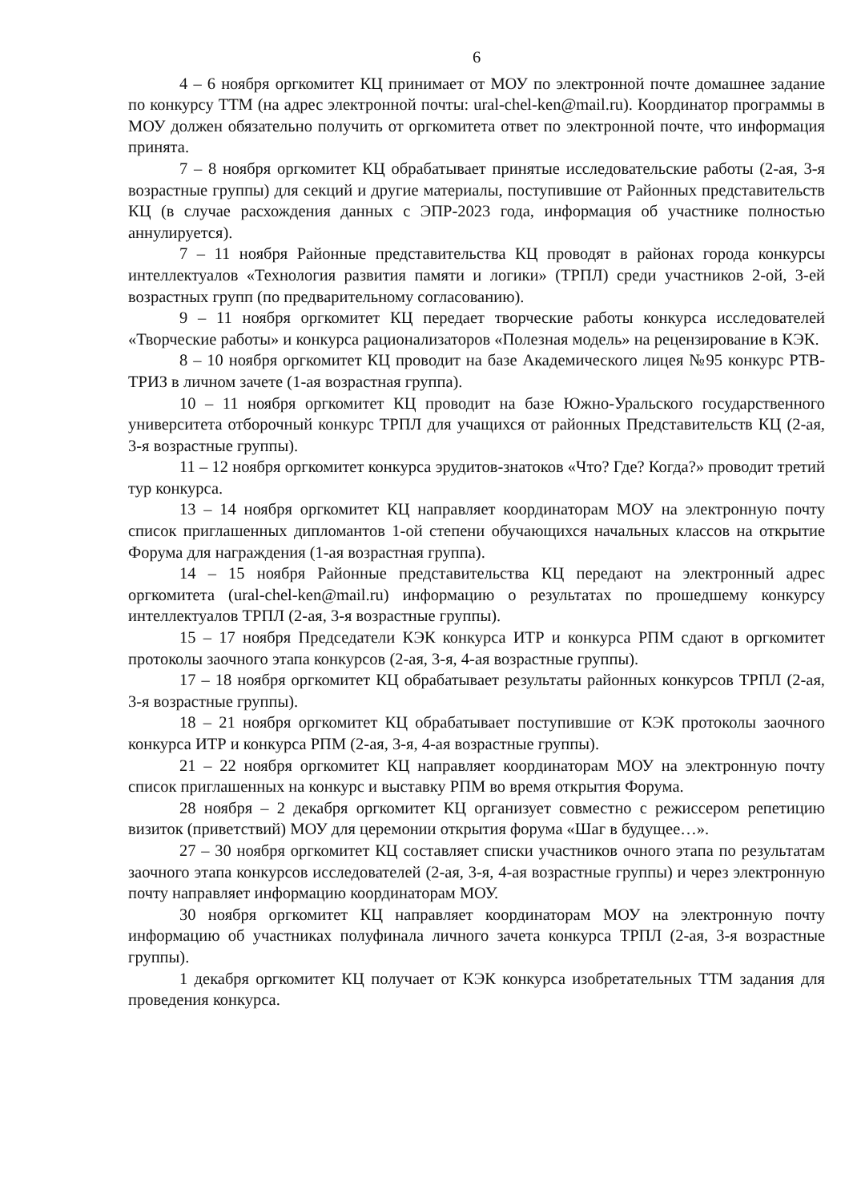6
4 – 6 ноября оргкомитет КЦ принимает от МОУ по электронной почте домашнее задание по конкурсу ТТМ (на адрес электронной почты: ural-chel-ken@mail.ru). Координатор программы в МОУ должен обязательно получить от оргкомитета ответ по электронной почте, что информация принята.
7 – 8 ноября оргкомитет КЦ обрабатывает принятые исследовательские работы (2-ая, 3-я возрастные группы) для секций и другие материалы, поступившие от Районных представительств КЦ (в случае расхождения данных с ЭПР-2023 года, информация об участнике полностью аннулируется).
7 – 11 ноября Районные представительства КЦ проводят в районах города конкурсы интеллектуалов «Технология развития памяти и логики» (ТРПЛ) среди участников 2-ой, 3-ей возрастных групп (по предварительному согласованию).
9 – 11 ноября оргкомитет КЦ передает творческие работы конкурса исследователей «Творческие работы» и конкурса рационализаторов «Полезная модель» на рецензирование в КЭК.
8 – 10 ноября оргкомитет КЦ проводит на базе Академического лицея №95 конкурс РТВ-ТРИЗ в личном зачете (1-ая возрастная группа).
10 – 11 ноября оргкомитет КЦ проводит на базе Южно-Уральского государственного университета отборочный конкурс ТРПЛ для учащихся от районных Представительств КЦ (2-ая, 3-я возрастные группы).
11 – 12 ноября оргкомитет конкурса эрудитов-знатоков «Что? Где? Когда?» проводит третий тур конкурса.
13 – 14 ноября оргкомитет КЦ направляет координаторам МОУ на электронную почту список приглашенных дипломантов 1-ой степени обучающихся начальных классов на открытие Форума для награждения (1-ая возрастная группа).
14 – 15 ноября Районные представительства КЦ передают на электронный адрес оргкомитета (ural-chel-ken@mail.ru) информацию о результатах по прошедшему конкурсу интеллектуалов ТРПЛ (2-ая, 3-я возрастные группы).
15 – 17 ноября Председатели КЭК конкурса ИТР и конкурса РПМ сдают в оргкомитет протоколы заочного этапа конкурсов (2-ая, 3-я, 4-ая возрастные группы).
17 – 18 ноября оргкомитет КЦ обрабатывает результаты районных конкурсов ТРПЛ (2-ая, 3-я возрастные группы).
18 – 21 ноября оргкомитет КЦ обрабатывает поступившие от КЭК протоколы заочного конкурса ИТР и конкурса РПМ (2-ая, 3-я, 4-ая возрастные группы).
21 – 22 ноября оргкомитет КЦ направляет координаторам МОУ на электронную почту список приглашенных на конкурс и выставку РПМ во время открытия Форума.
28 ноября – 2 декабря оргкомитет КЦ организует совместно с режиссером репетицию визиток (приветствий) МОУ для церемонии открытия форума «Шаг в будущее…».
27 – 30 ноября оргкомитет КЦ составляет списки участников очного этапа по результатам заочного этапа конкурсов исследователей (2-ая, 3-я, 4-ая возрастные группы) и через электронную почту направляет информацию координаторам МОУ.
30 ноября оргкомитет КЦ направляет координаторам МОУ на электронную почту информацию об участниках полуфинала личного зачета конкурса ТРПЛ (2-ая, 3-я возрастные группы).
1 декабря оргкомитет КЦ получает от КЭК конкурса изобретательных ТТМ задания для проведения конкурса.